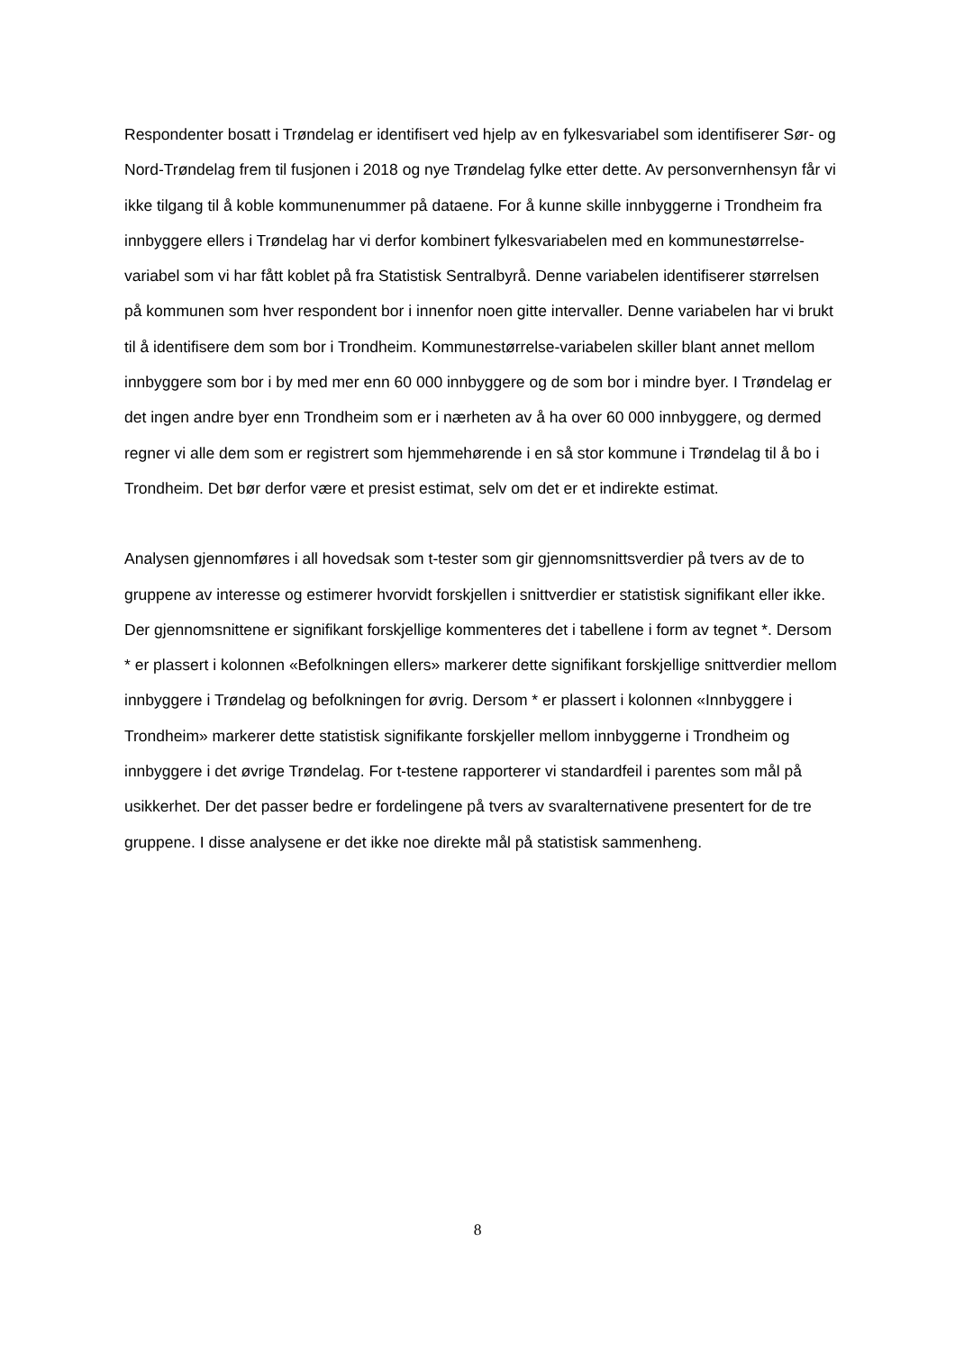Respondenter bosatt i Trøndelag er identifisert ved hjelp av en fylkesvariabel som identifiserer Sør- og Nord-Trøndelag frem til fusjonen i 2018 og nye Trøndelag fylke etter dette. Av personvernhensyn får vi ikke tilgang til å koble kommunenummer på dataene. For å kunne skille innbyggerne i Trondheim fra innbyggere ellers i Trøndelag har vi derfor kombinert fylkesvariabelen med en kommunestørrelse-variabel som vi har fått koblet på fra Statistisk Sentralbyrå. Denne variabelen identifiserer størrelsen på kommunen som hver respondent bor i innenfor noen gitte intervaller. Denne variabelen har vi brukt til å identifisere dem som bor i Trondheim. Kommunestørrelse-variabelen skiller blant annet mellom innbyggere som bor i by med mer enn 60 000 innbyggere og de som bor i mindre byer. I Trøndelag er det ingen andre byer enn Trondheim som er i nærheten av å ha over 60 000 innbyggere, og dermed regner vi alle dem som er registrert som hjemmehørende i en så stor kommune i Trøndelag til å bo i Trondheim. Det bør derfor være et presist estimat, selv om det er et indirekte estimat.
Analysen gjennomføres i all hovedsak som t-tester som gir gjennomsnittsverdier på tvers av de to gruppene av interesse og estimerer hvorvidt forskjellen i snittverdier er statistisk signifikant eller ikke. Der gjennomsnittene er signifikant forskjellige kommenteres det i tabellene i form av tegnet *. Dersom * er plassert i kolonnen «Befolkningen ellers» markerer dette signifikant forskjellige snittverdier mellom innbyggere i Trøndelag og befolkningen for øvrig. Dersom * er plassert i kolonnen «Innbyggere i Trondheim» markerer dette statistisk signifikante forskjeller mellom innbyggerne i Trondheim og innbyggere i det øvrige Trøndelag. For t-testene rapporterer vi standardfeil i parentes som mål på usikkerhet. Der det passer bedre er fordelingene på tvers av svaralternativene presentert for de tre gruppene. I disse analysene er det ikke noe direkte mål på statistisk sammenheng.
8